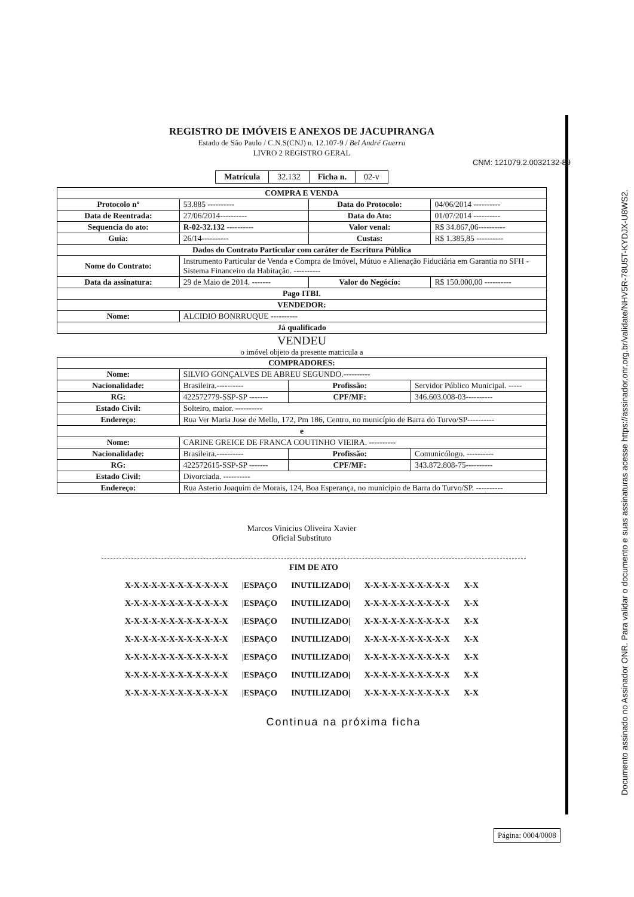REGISTRO DE IMÓVEIS E ANEXOS DE JACUPIRANGA
Estado de São Paulo / C.N.S(CNJ) n. 12.107-9 / Bel André Guerra
LIVRO 2 REGISTRO GERAL
CNM: 121079.2.0032132-89
| Matrícula | 32.132 | Ficha n. | 02-v |
| COMPRA E VENDA | | | |
| Protocolo nº | 53.885 ---------- | Data do Protocolo: | 04/06/2014 ---------- |
| Data de Reentrada: | 27/06/2014---------- | Data do Ato: | 01/07/2014 ---------- |
| Sequencia do ato: | R-02-32.132 ---------- | Valor venal: | R$ 34.867,06---------- |
| Guia: | 26/14---------- | Custas: | R$ 1.385,85 ---------- |
| Dados do Contrato Particular com caráter de Escritura Pública | | | |
| Nome do Contrato: | Instrumento Particular de Venda e Compra de Imóvel, Mútuo e Alienação Fiduciária em Garantia no SFH - Sistema Financeiro da Habitação. ---------- | | |
| Data da assinatura: | 29 de Maio de 2014. ------- | Valor do Negócio: | R$ 150.000,00 ---------- |
| Pago ITBI. | | | |
| VENDEDOR: | | | |
| Nome: | ALCIDIO BONRRUQUE ---------- | | |
| Já qualificado | | | |
VENDEU
o imóvel objeto da presente matricula a
| COMPRADORES: | | | |
| Nome: | SILVIO GONÇALVES DE ABREU SEGUNDO.---------- | | |
| Nacionalidade: | Brasileira.---------- | Profissão: | Servidor Público Municipal. ----- |
| RG: | 422572779-SSP-SP ------- | CPF/MF: | 346.603.008-03---------- |
| Estado Civil: | Solteiro, maior. ---------- | | |
| Endereço: | Rua Ver Maria Jose de Mello, 172, Pm 186, Centro, no município de Barra do Turvo/SP---------- | | |
| e | | | |
| Nome: | CARINE GREICE DE FRANCA COUTINHO VIEIRA. ---------- | | |
| Nacionalidade: | Brasileira.---------- | Profissão: | Comunicólogo. ---------- |
| RG: | 422572615-SSP-SP ------- | CPF/MF: | 343.872.808-75---------- |
| Estado Civil: | Divorciada. ---------- | | |
| Endereço: | Rua Asterio Joaquim de Morais, 124, Boa Esperança, no município de Barra do Turvo/SP. ---------- | | |
Marcos Vinicius Oliveira Xavier
Oficial Substituto
FIM DE ATO
X-X-X-X-X-X-X-X-X-X-X-X |ESPAÇO INUTILIZADO| X-X-X-X-X-X-X-X-X-X X-X
X-X-X-X-X-X-X-X-X-X-X-X |ESPAÇO INUTILIZADO| X-X-X-X-X-X-X-X-X-X X-X
X-X-X-X-X-X-X-X-X-X-X-X |ESPAÇO INUTILIZADO| X-X-X-X-X-X-X-X-X-X X-X
X-X-X-X-X-X-X-X-X-X-X-X |ESPAÇO INUTILIZADO| X-X-X-X-X-X-X-X-X-X X-X
X-X-X-X-X-X-X-X-X-X-X-X |ESPAÇO INUTILIZADO| X-X-X-X-X-X-X-X-X-X X-X
X-X-X-X-X-X-X-X-X-X-X-X |ESPAÇO INUTILIZADO| X-X-X-X-X-X-X-X-X-X X-X
X-X-X-X-X-X-X-X-X-X-X-X |ESPAÇO INUTILIZADO| X-X-X-X-X-X-X-X-X-X X-X
Continua na próxima ficha
Página: 0004/0008
Documento assinado no Assinador ONR. Para validar o documento e suas assinaturas acesse https://assinador.onr.org.br/validate/NHV5R-78U5T-KYDJX-U8WS2.